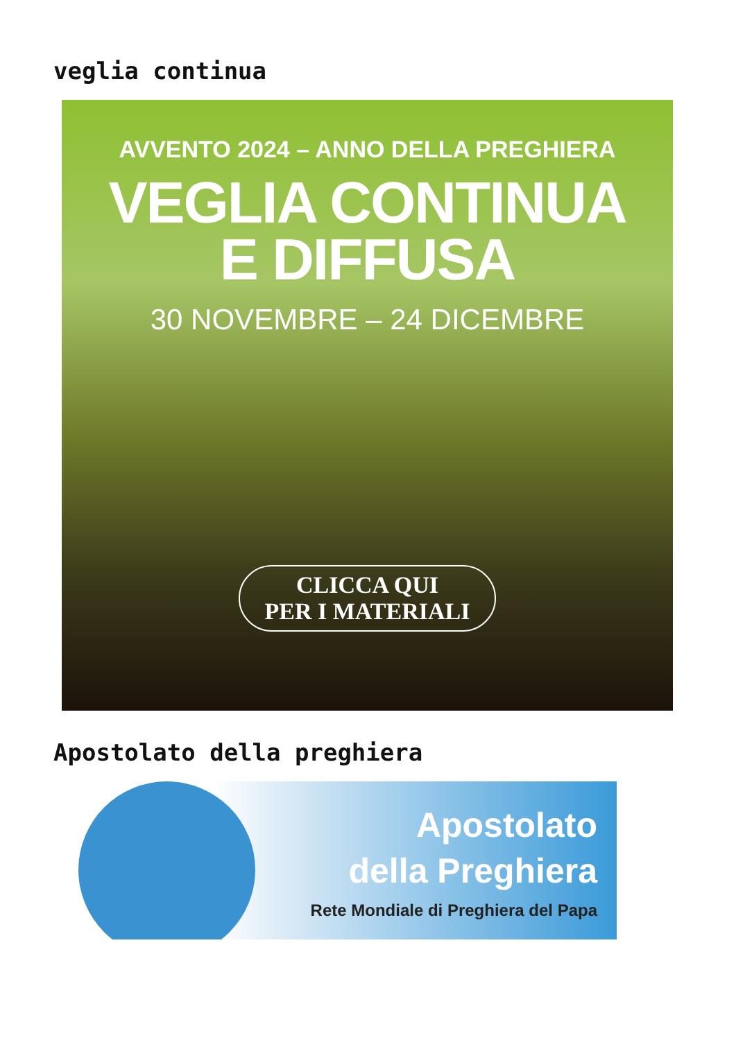veglia continua
AVVENTO 2024 – ANNO DELLA PREGHIERA
VEGLIA CONTINUA
E DIFFUSA
30 NOVEMBRE – 24 DICEMBRE
CLICCA QUI
PER I MATERIALI
Apostolato della preghiera
Apostolato
della Preghiera
Rete Mondiale di Preghiera del Papa